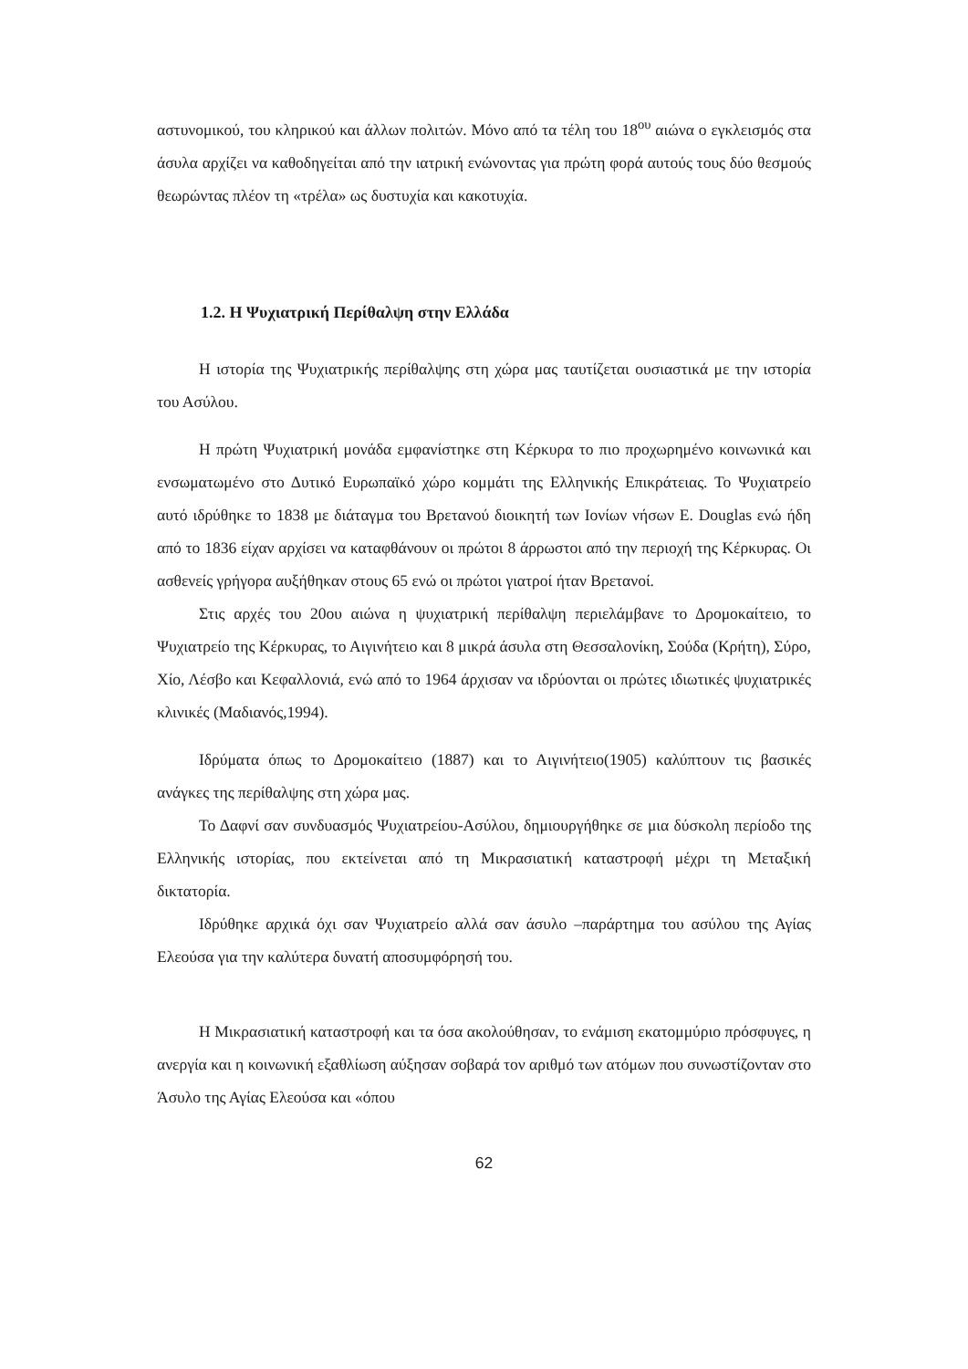αστυνομικού, του κληρικού και άλλων πολιτών. Μόνο από τα τέλη του 18<sup>ου</sup> αιώνα ο εγκλεισμός στα άσυλα αρχίζει να καθοδηγείται από την ιατρική ενώνοντας για πρώτη φορά αυτούς τους δύο θεσμούς θεωρώντας πλέον τη «τρέλα» ως δυστυχία και κακοτυχία.
1.2. Η Ψυχιατρική Περίθαλψη στην Ελλάδα
Η ιστορία της Ψυχιατρικής περίθαλψης στη χώρα μας ταυτίζεται ουσιαστικά με την ιστορία του Ασύλου.
Η πρώτη Ψυχιατρική μονάδα εμφανίστηκε στη Κέρκυρα το πιο προχωρημένο κοινωνικά και ενσωματωμένο στο Δυτικό Ευρωπαϊκό χώρο κομμάτι της Ελληνικής Επικράτειας. Το Ψυχιατρείο αυτό ιδρύθηκε το 1838 με διάταγμα του Βρετανού διοικητή των Ιονίων νήσων E. Douglas ενώ ήδη από το 1836 είχαν αρχίσει να καταφθάνουν οι πρώτοι 8 άρρωστοι από την περιοχή της Κέρκυρας. Οι ασθενείς γρήγορα αυξήθηκαν στους 65 ενώ οι πρώτοι γιατροί ήταν Βρετανοί.
Στις αρχές του 20ου αιώνα η ψυχιατρική περίθαλψη περιελάμβανε το Δρομοκαίτειο, το Ψυχιατρείο της Κέρκυρας, το Αιγινήτειο και 8 μικρά άσυλα στη Θεσσαλονίκη, Σούδα (Κρήτη), Σύρο, Χίο, Λέσβο και Κεφαλλονιά, ενώ από το 1964 άρχισαν να ιδρύονται οι πρώτες ιδιωτικές ψυχιατρικές κλινικές (Μαδιανός,1994).
Ιδρύματα όπως το Δρομοκαίτειο (1887) και το Αιγινήτειο(1905) καλύπτουν τις βασικές ανάγκες της περίθαλψης στη χώρα μας.
Το Δαφνί σαν συνδυασμός Ψυχιατρείου-Ασύλου, δημιουργήθηκε σε μια δύσκολη περίοδο της Ελληνικής ιστορίας, που εκτείνεται από τη Μικρασιατική καταστροφή μέχρι τη Μεταξική δικτατορία.
Ιδρύθηκε αρχικά όχι σαν Ψυχιατρείο αλλά σαν άσυλο –παράρτημα του ασύλου της Αγίας Ελεούσα για την καλύτερα δυνατή αποσυμφόρησή του.
Η Μικρασιατική καταστροφή και τα όσα ακολούθησαν, το ενάμιση εκατομμύριο πρόσφυγες, η ανεργία και η κοινωνική εξαθλίωση αύξησαν σοβαρά τον αριθμό των ατόμων που συνωστίζονταν στο Άσυλο της Αγίας Ελεούσα και «όπου
62